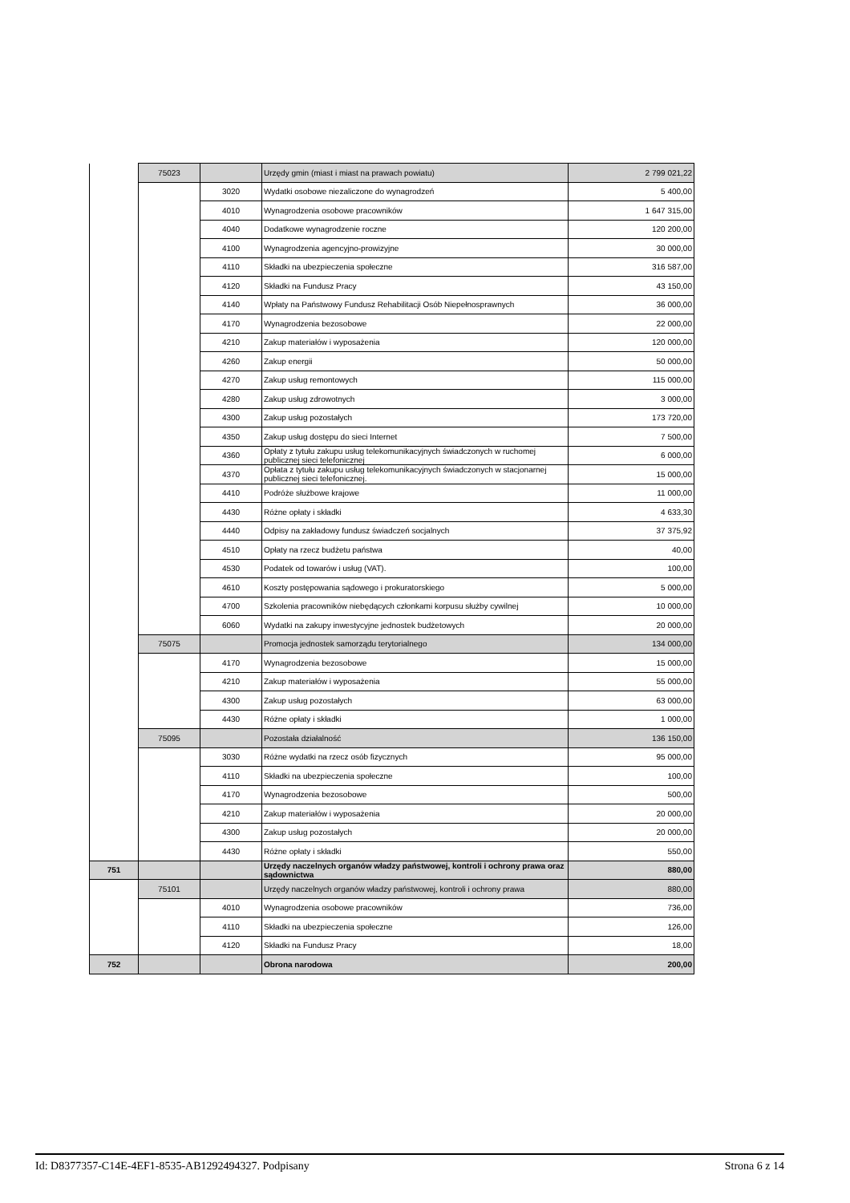| | 75023 | | Urzędy gmin (miast i miast na prawach powiatu) | 2 799 021,22 |
| | | 3020 | Wydatki osobowe niezaliczone do wynagrodzeń | 5 400,00 |
| | | 4010 | Wynagrodzenia osobowe pracowników | 1 647 315,00 |
| | | 4040 | Dodatkowe wynagrodzenie roczne | 120 200,00 |
| | | 4100 | Wynagrodzenia agencyjno-prowizyjne | 30 000,00 |
| | | 4110 | Składki na ubezpieczenia społeczne | 316 587,00 |
| | | 4120 | Składki na Fundusz Pracy | 43 150,00 |
| | | 4140 | Wpłaty na Państwowy Fundusz Rehabilitacji Osób Niepełnosprawnych | 36 000,00 |
| | | 4170 | Wynagrodzenia bezosobowe | 22 000,00 |
| | | 4210 | Zakup materiałów i wyposażenia | 120 000,00 |
| | | 4260 | Zakup energii | 50 000,00 |
| | | 4270 | Zakup usług remontowych | 115 000,00 |
| | | 4280 | Zakup usług zdrowotnych | 3 000,00 |
| | | 4300 | Zakup usług pozostałych | 173 720,00 |
| | | 4350 | Zakup usług dostępu do sieci Internet | 7 500,00 |
| | | 4360 | Opłaty z tytułu zakupu usług telekomunikacyjnych świadczonych w ruchomej publicznej sieci telefonicznej | 6 000,00 |
| | | 4370 | Opłata z tytułu zakupu usług telekomunikacyjnych świadczonych w stacjonarnej publicznej sieci telefonicznej. | 15 000,00 |
| | | 4410 | Podróże służbowe krajowe | 11 000,00 |
| | | 4430 | Różne opłaty i składki | 4 633,30 |
| | | 4440 | Odpisy na zakładowy fundusz świadczeń socjalnych | 37 375,92 |
| | | 4510 | Opłaty na rzecz budżetu państwa | 40,00 |
| | | 4530 | Podatek od towarów i usług (VAT). | 100,00 |
| | | 4610 | Koszty postępowania sądowego i prokuratorskiego | 5 000,00 |
| | | 4700 | Szkolenia pracowników niebędących członkami korpusu służby cywilnej | 10 000,00 |
| | | 6060 | Wydatki na zakupy inwestycyjne jednostek budżetowych | 20 000,00 |
| | 75075 | | Promocja jednostek samorządu terytorialnego | 134 000,00 |
| | | 4170 | Wynagrodzenia bezosobowe | 15 000,00 |
| | | 4210 | Zakup materiałów i wyposażenia | 55 000,00 |
| | | 4300 | Zakup usług pozostałych | 63 000,00 |
| | | 4430 | Różne opłaty i składki | 1 000,00 |
| | 75095 | | Pozostała działalność | 136 150,00 |
| | | 3030 | Różne wydatki na rzecz osób fizycznych | 95 000,00 |
| | | 4110 | Składki na ubezpieczenia społeczne | 100,00 |
| | | 4170 | Wynagrodzenia bezosobowe | 500,00 |
| | | 4210 | Zakup materiałów i wyposażenia | 20 000,00 |
| | | 4300 | Zakup usług pozostałych | 20 000,00 |
| | | 4430 | Różne opłaty i składki | 550,00 |
| 751 | | | Urzędy naczelnych organów władzy państwowej, kontroli i ochrony prawa oraz sądownictwa | 880,00 |
| | 75101 | | Urzędy naczelnych organów władzy państwowej, kontroli i ochrony prawa | 880,00 |
| | | 4010 | Wynagrodzenia osobowe pracowników | 736,00 |
| | | 4110 | Składki na ubezpieczenia społeczne | 126,00 |
| | | 4120 | Składki na Fundusz Pracy | 18,00 |
| 752 | | | Obrona narodowa | 200,00 |
Id: D8377357-C14E-4EF1-8535-AB1292494327. Podpisany Strona 6 z 14